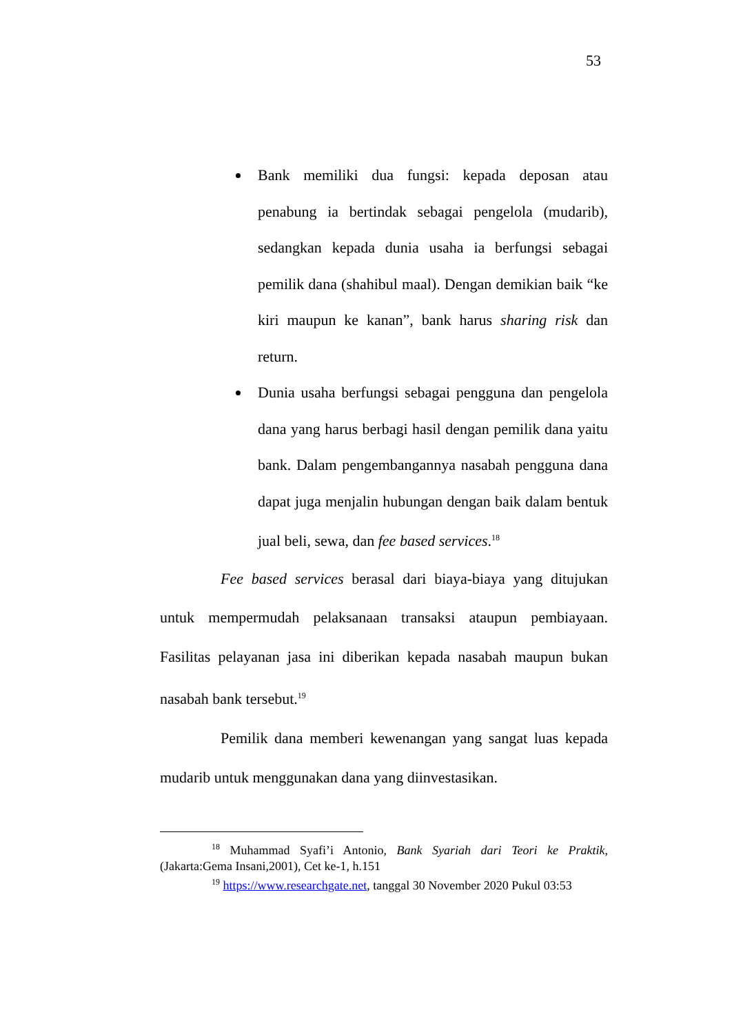53
Bank memiliki dua fungsi: kepada deposan atau penabung ia bertindak sebagai pengelola (mudarib), sedangkan kepada dunia usaha ia berfungsi sebagai pemilik dana (shahibul maal). Dengan demikian baik “ke kiri maupun ke kanan”, bank harus sharing risk dan return.
Dunia usaha berfungsi sebagai pengguna dan pengelola dana yang harus berbagi hasil dengan pemilik dana yaitu bank. Dalam pengembangannya nasabah pengguna dana dapat juga menjalin hubungan dengan baik dalam bentuk jual beli, sewa, dan fee based services.<sup>18</sup>
Fee based services berasal dari biaya-biaya yang ditujukan untuk mempermudah pelaksanaan transaksi ataupun pembiayaan. Fasilitas pelayanan jasa ini diberikan kepada nasabah maupun bukan nasabah bank tersebut.<sup>19</sup>
Pemilik dana memberi kewenangan yang sangat luas kepada mudarib untuk menggunakan dana yang diinvestasikan.
<sup>18</sup> Muhammad Syafi’i Antonio, Bank Syariah dari Teori ke Praktik, (Jakarta:Gema Insani,2001), Cet ke-1, h.151
<sup>19</sup> https://www.researchgate.net, tanggal 30 November 2020 Pukul 03:53